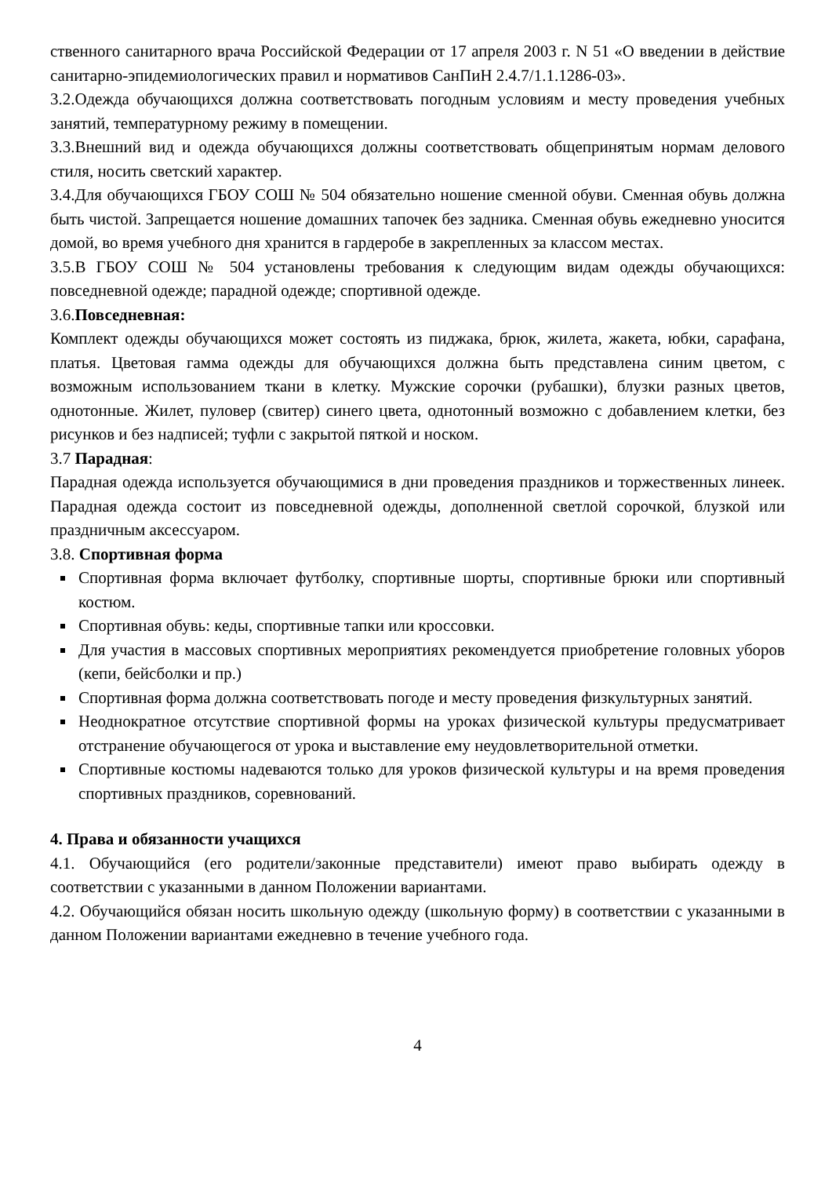ственного санитарного врача Российской Федерации от 17 апреля 2003 г. N 51 «О введении в действие санитарно-эпидемиологических правил и нормативов СанПиН 2.4.7/1.1.1286-03».
3.2.Одежда обучающихся должна соответствовать погодным условиям и месту проведения учебных занятий, температурному режиму в помещении.
3.3.Внешний вид и одежда обучающихся должны соответствовать общепринятым нормам делового стиля, носить светский характер.
3.4.Для обучающихся ГБОУ СОШ № 504 обязательно ношение сменной обуви. Сменная обувь должна быть чистой. Запрещается ношение домашних тапочек без задника. Сменная обувь ежедневно уносится домой, во время учебного дня хранится в гардеробе в закрепленных за классом местах.
3.5.В ГБОУ СОШ № 504 установлены требования к следующим видам одежды обучающихся: повседневной одежде; парадной одежде; спортивной одежде.
3.6.Повседневная:
Комплект одежды обучающихся может состоять из пиджака, брюк, жилета, жакета, юбки, сарафана, платья. Цветовая гамма одежды для обучающихся должна быть представлена синим цветом, с возможным использованием ткани в клетку. Мужские сорочки (рубашки), блузки разных цветов, однотонные. Жилет, пуловер (свитер) синего цвета, однотонный возможно с добавлением клетки, без рисунков и без надписей; туфли с закрытой пяткой и носком.
3.7 Парадная:
Парадная одежда используется обучающимися в дни проведения праздников и торжественных линеек. Парадная одежда состоит из повседневной одежды, дополненной светлой сорочкой, блузкой или праздничным аксессуаром.
3.8. Спортивная форма
Спортивная форма включает футболку, спортивные шорты, спортивные брюки или спортивный костюм.
Спортивная обувь: кеды, спортивные тапки или кроссовки.
Для участия в массовых спортивных мероприятиях рекомендуется приобретение головных уборов (кепи, бейсболки и пр.)
Спортивная форма должна соответствовать погоде и месту проведения физкультурных занятий.
Неоднократное отсутствие спортивной формы на уроках физической культуры предусматривает отстранение обучающегося от урока и выставление ему неудовлетворительной отметки.
Спортивные костюмы надеваются только для уроков физической культуры и на время проведения спортивных праздников, соревнований.
4. Права и обязанности учащихся
4.1. Обучающийся (его родители/законные представители) имеют право выбирать одежду в соответствии с указанными в данном Положении вариантами.
4.2. Обучающийся обязан носить школьную одежду (школьную форму) в соответствии с указанными в данном Положении вариантами ежедневно в течение учебного года.
4